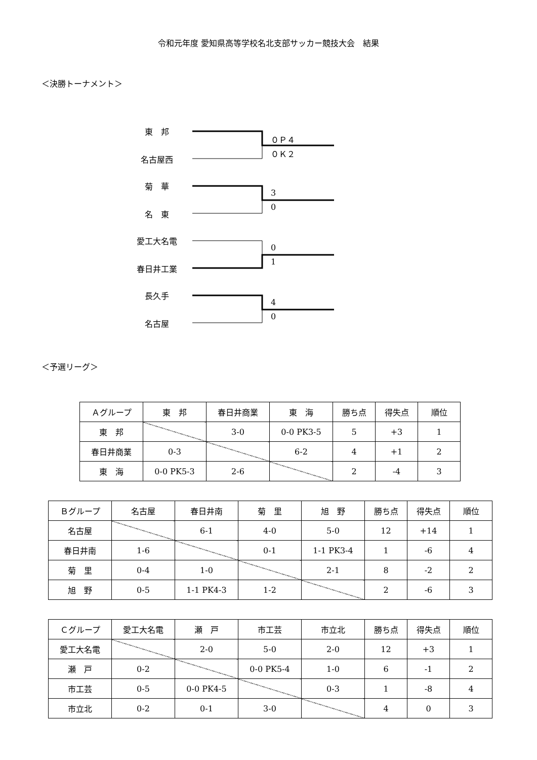令和元年度 愛知県高等学校名北支部サッカー競技大会　結果
＜決勝トーナメント＞
東　邦
名古屋西
０Ｐ４
０Ｋ２
菊　華
名　東
3
0
愛工大名電
春日井工業
0
1
長久手
名古屋
4
0
＜予選リーグ＞
| Ａグループ | 東 邦 | 春日井商業 | 東 海 | 勝ち点 | 得失点 | 順位 |
| 東 邦 | | 3-0 | 0-0 PK3-5 | 5 | +3 | 1 |
| 春日井商業 | 0-3 | | 6-2 | 4 | +1 | 2 |
| 東 海 | 0-0 PK5-3 | 2-6 | | 2 | -4 | 3 |
| Ｂグループ | 名古屋 | 春日井南 | 菊 里 | 旭 野 | 勝ち点 | 得失点 | 順位 |
| 名古屋 | | 6-1 | 4-0 | 5-0 | 12 | +14 | 1 |
| 春日井南 | 1-6 | | 0-1 | 1-1 PK3-4 | 1 | -6 | 4 |
| 菊 里 | 0-4 | 1-0 | | 2-1 | 8 | -2 | 2 |
| 旭 野 | 0-5 | 1-1 PK4-3 | 1-2 | | 2 | -6 | 3 |
| Ｃグループ | 愛工大名電 | 瀬 戸 | 市工芸 | 市立北 | 勝ち点 | 得失点 | 順位 |
| 愛工大名電 | | 2-0 | 5-0 | 2-0 | 12 | +3 | 1 |
| 瀬 戸 | 0-2 | | 0-0 PK5-4 | 1-0 | 6 | -1 | 2 |
| 市工芸 | 0-5 | 0-0 PK4-5 | | 0-3 | 1 | -8 | 4 |
| 市立北 | 0-2 | 0-1 | 3-0 | | 4 | 0 | 3 |